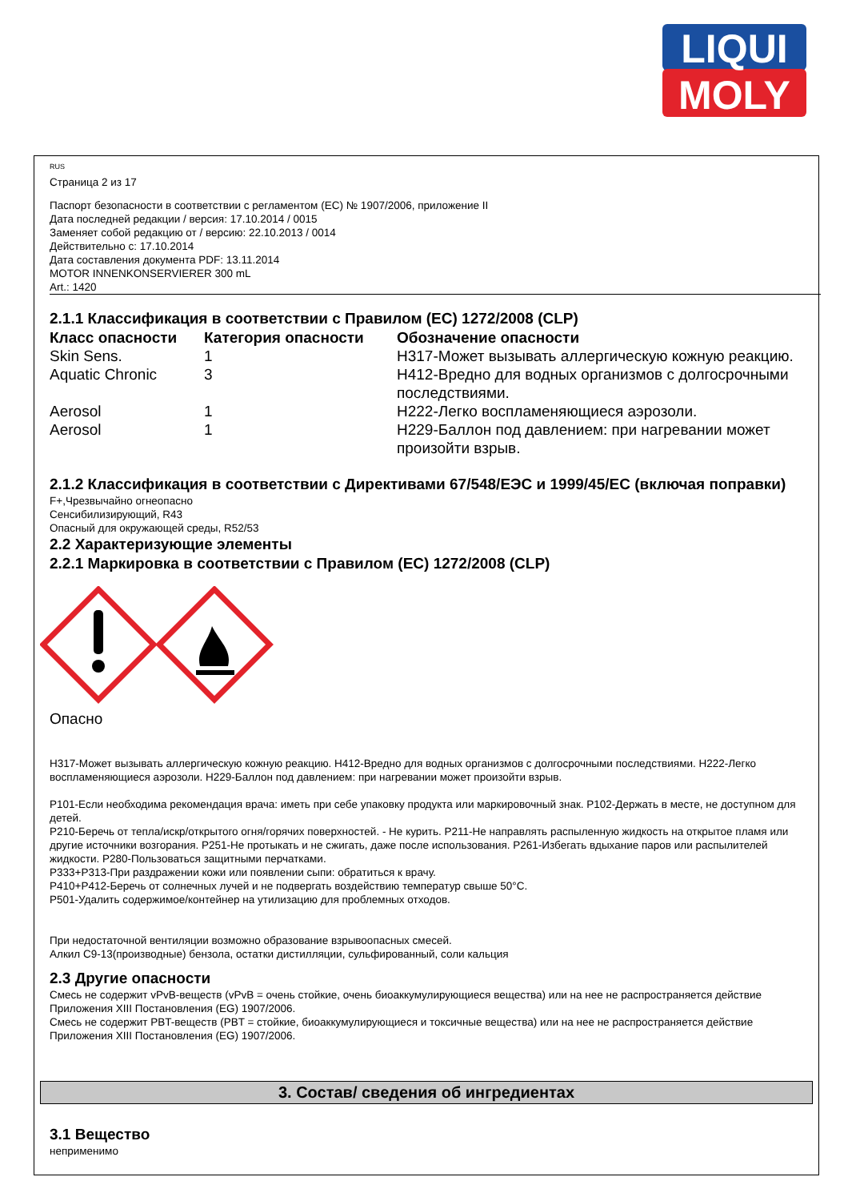LIQUI
MOLY
RUS
Страница 2 из 17
Паспорт безопасности в соответствии с регламентом (ЕС) № 1907/2006, приложение II
Дата последней редакции / версия: 17.10.2014 / 0015
Заменяет собой редакцию от / версию: 22.10.2013 / 0014
Действительно с: 17.10.2014
Дата составления документа PDF: 13.11.2014
MOTOR INNENKONSERVIERER 300 mL
Art.: 1420
2.1.1 Классификация в соответствии с Правилом (EC) 1272/2008 (CLP)
| Класс опасности | Категория опасности | Обозначение опасности |
| --- | --- | --- |
| Skin Sens. | 1 | H317-Может вызывать аллергическую кожную реакцию. |
| Aquatic Chronic | 3 | H412-Вредно для водных организмов с долгосрочными последствиями. |
| Aerosol | 1 | H222-Легко воспламеняющиеся аэрозоли. |
| Aerosol | 1 | H229-Баллон под давлением: при нагревании может произойти взрыв. |
2.1.2 Классификация в соответствии с Директивами 67/548/ЕЭС и 1999/45/ЕС (включая поправки)
F+,Чрезвычайно огнеопасно
Сенсибилизирующий, R43
Опасный для окружающей среды, R52/53
2.2 Характеризующие элементы
2.2.1 Маркировка в соответствии с Правилом (EC) 1272/2008 (CLP)
Опасно
H317-Может вызывать аллергическую кожную реакцию. H412-Вредно для водных организмов с долгосрочными последствиями. H222-Легко воспламеняющиеся аэрозоли. H229-Баллон под давлением: при нагревании может произойти взрыв.
P101-Если необходима рекомендация врача: иметь при себе упаковку продукта или маркировочный знак. P102-Держать в месте, не доступном для детей.
P210-Беречь от тепла/искр/открытого огня/горячих поверхностей. - Не курить. P211-Не направлять распыленную жидкость на открытое пламя или другие источники возгорания. P251-Не протыкать и не сжигать, даже после использования. P261-Избегать вдыхание паров или распылителей жидкости. P280-Пользоваться защитными перчатками.
P333+P313-При раздражении кожи или появлении сыпи: обратиться к врачу.
P410+P412-Беречь от солнечных лучей и не подвергать воздействию температур свыше 50°C.
P501-Удалить содержимое/контейнер на утилизацию для проблемных отходов.
При недостаточной вентиляции возможно образование взрывоопасных смесей.
Алкил C9-13(производные) бензола, остатки дистилляции, сульфированный, соли кальция
2.3 Другие опасности
Смесь не содержит vPvB-веществ (vPvB = очень стойкие, очень биоаккумулирующиеся вещества) или на нее не распространяется действие Приложения XIII Постановления (EG) 1907/2006.
Смесь не содержит PBT-веществ (PBT = стойкие, биоаккумулирующиеся и токсичные вещества) или на нее не распространяется действие Приложения XIII Постановления (EG) 1907/2006.
3. Состав/ сведения об ингредиентах
3.1 Вещество
неприменимо